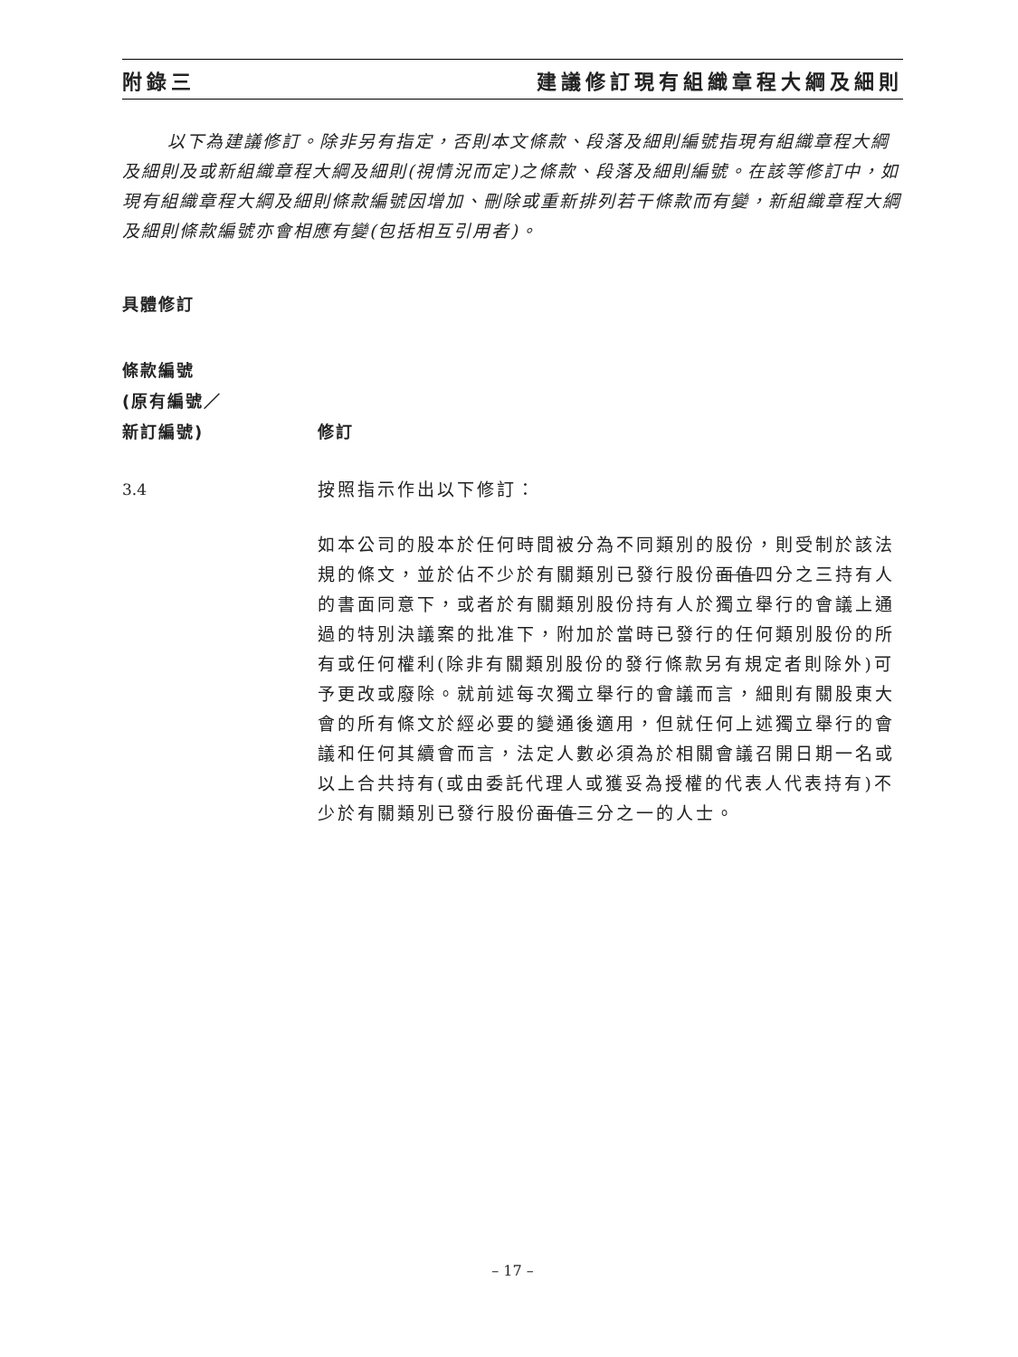附錄三 建議修訂現有組織章程大綱及細則
以下為建議修訂。除非另有指定，否則本文條款、段落及細則編號指現有組織章程大綱及細則及或新組織章程大綱及細則(視情況而定)之條款、段落及細則編號。在該等修訂中，如現有組織章程大綱及細則條款編號因增加、刪除或重新排列若干條款而有變，新組織章程大綱及細則條款編號亦會相應有變(包括相互引用者)。
具體修訂
條款編號
(原有編號／
新訂編號)
修訂
3.4 按照指示作出以下修訂：
如本公司的股本於任何時間被分為不同類別的股份，則受制於該法規的條文，並於佔不少於有關類別已發行股份面值四分之三持有人的書面同意下，或者於有關類別股份持有人於獨立舉行的會議上通過的特別決議案的批准下，附加於當時已發行的任何類別股份的所有或任何權利(除非有關類別股份的發行條款另有規定者則除外)可予更改或廢除。就前述每次獨立舉行的會議而言，細則有關股東大會的所有條文於經必要的變通後適用，但就任何上述獨立舉行的會議和任何其續會而言，法定人數必須為於相關會議召開日期一名或以上合共持有(或由委託代理人或獲妥為授權的代表人代表持有)不少於有關類別已發行股份面值三分之一的人士。
– 17 –